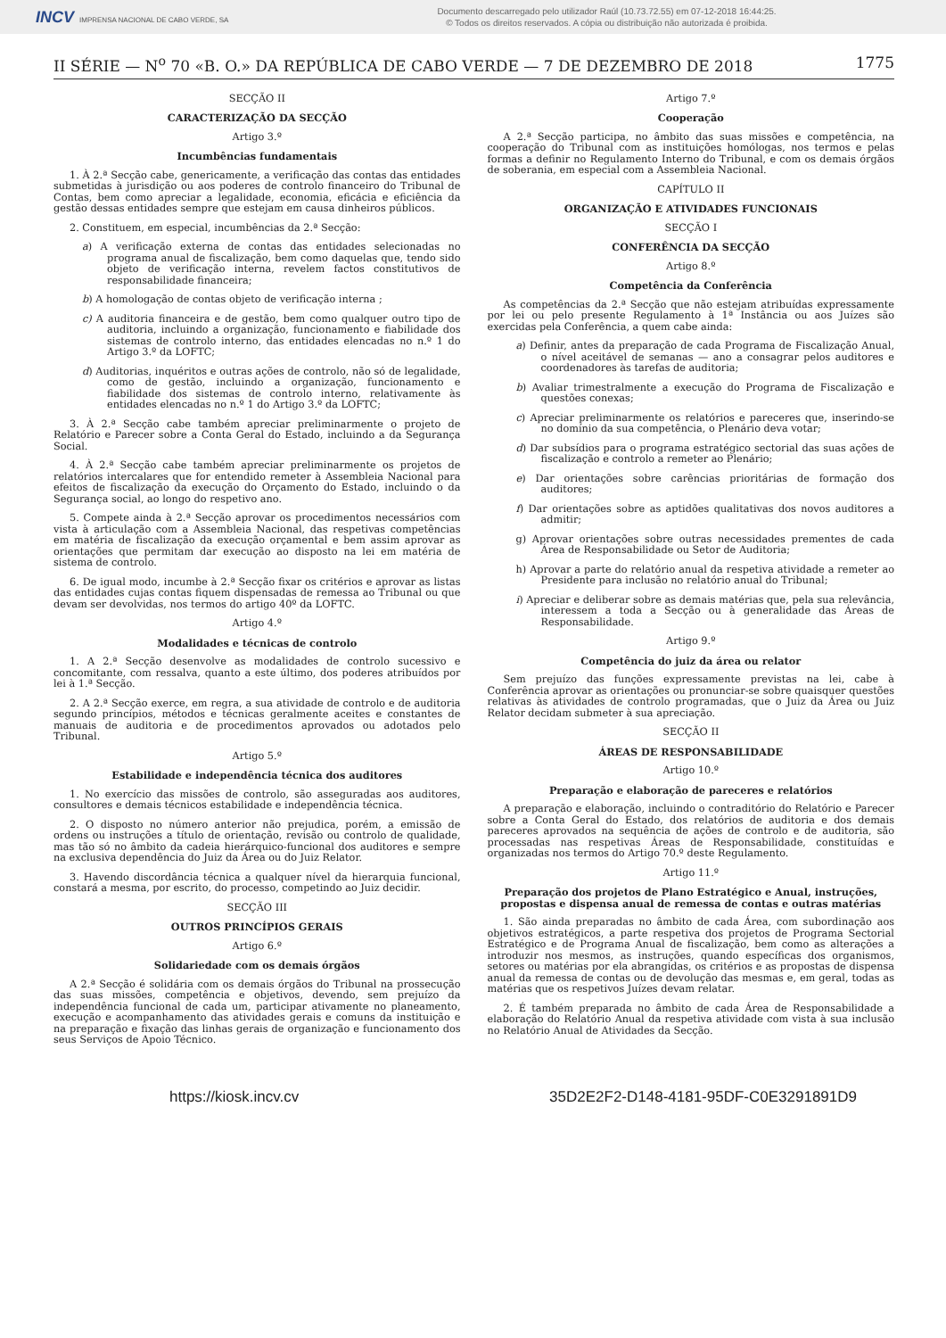INCV IMPRENSA NACIONAL DE CABO VERDE, SA
Documento descarregado pelo utilizador Raúl (10.73.72.55) em 07-12-2018 16:44:25.
© Todos os direitos reservados. A cópia ou distribuição não autorizada é proibida.
II SÉRIE — N<sup>o</sup> 70 «B. O.» DA REPÚBLICA DE CABO VERDE — 7 DE DEZEMBRO DE 2018 1775
SECÇÃO II
CARACTERIZAÇÃO DA SECÇÃO
Artigo 3.º
Incumbências fundamentais
1. À 2.ª Secção cabe, genericamente, a verificação das contas das entidades submetidas à jurisdição ou aos poderes de controlo financeiro do Tribunal de Contas, bem como apreciar a legalidade, economia, eficácia e eficiência da gestão dessas entidades sempre que estejam em causa dinheiros públicos.
2. Constituem, em especial, incumbências da 2.ª Secção:
a) A verificação externa de contas das entidades selecionadas no programa anual de fiscalização, bem como daquelas que, tendo sido objeto de verificação interna, revelem factos constitutivos de responsabilidade financeira;
b) A homologação de contas objeto de verificação interna ;
c) A auditoria financeira e de gestão, bem como qualquer outro tipo de auditoria, incluindo a organização, funcionamento e fiabilidade dos sistemas de controlo interno, das entidades elencadas no n.º 1 do Artigo 3.º da LOFTC;
d) Auditorias, inquéritos e outras ações de controlo, não só de legalidade, como de gestão, incluindo a organização, funcionamento e fiabilidade dos sistemas de controlo interno, relativamente às entidades elencadas no n.º 1 do Artigo 3.º da LOFTC;
3. À 2.ª Secção cabe também apreciar preliminarmente o projeto de Relatório e Parecer sobre a Conta Geral do Estado, incluindo a da Segurança Social.
4. À 2.ª Secção cabe também apreciar preliminarmente os projetos de relatórios intercalares que for entendido remeter à Assembleia Nacional para efeitos de fiscalização da execução do Orçamento do Estado, incluindo o da Segurança social, ao longo do respetivo ano.
5. Compete ainda à 2.ª Secção aprovar os procedimentos necessários com vista à articulação com a Assembleia Nacional, das respetivas competências em matéria de fiscalização da execução orçamental e bem assim aprovar as orientações que permitam dar execução ao disposto na lei em matéria de sistema de controlo.
6. De igual modo, incumbe à 2.ª Secção fixar os critérios e aprovar as listas das entidades cujas contas fiquem dispensadas de remessa ao Tribunal ou que devam ser devolvidas, nos termos do artigo 40º da LOFTC.
Artigo 4.º
Modalidades e técnicas de controlo
1. A 2.ª Secção desenvolve as modalidades de controlo sucessivo e concomitante, com ressalva, quanto a este último, dos poderes atribuídos por lei à 1.ª Secção.
2. A 2.ª Secção exerce, em regra, a sua atividade de controlo e de auditoria segundo princípios, métodos e técnicas geralmente aceites e constantes de manuais de auditoria e de procedimentos aprovados ou adotados pelo Tribunal.
Artigo 5.º
Estabilidade e independência técnica dos auditores
1. No exercício das missões de controlo, são asseguradas aos auditores, consultores e demais técnicos estabilidade e independência técnica.
2. O disposto no número anterior não prejudica, porém, a emissão de ordens ou instruções a título de orientação, revisão ou controlo de qualidade, mas tão só no âmbito da cadeia hierárquico-funcional dos auditores e sempre na exclusiva dependência do Juiz da Área ou do Juiz Relator.
3. Havendo discordância técnica a qualquer nível da hierarquia funcional, constará a mesma, por escrito, do processo, competindo ao Juiz decidir.
SECÇÃO III
OUTROS PRINCÍPIOS GERAIS
Artigo 6.º
Solidariedade com os demais órgãos
A 2.ª Secção é solidária com os demais órgãos do Tribunal na prossecução das suas missões, competência e objetivos, devendo, sem prejuízo da independência funcional de cada um, participar ativamente no planeamento, execução e acompanhamento das atividades gerais e comuns da instituição e na preparação e fixação das linhas gerais de organização e funcionamento dos seus Serviços de Apoio Técnico.
Artigo 7.º
Cooperação
A 2.ª Secção participa, no âmbito das suas missões e competência, na cooperação do Tribunal com as instituições homólogas, nos termos e pelas formas a definir no Regulamento Interno do Tribunal, e com os demais órgãos de soberania, em especial com a Assembleia Nacional.
CAPÍTULO II
ORGANIZAÇÃO E ATIVIDADES FUNCIONAIS
SECÇÃO I
CONFERÊNCIA DA SECÇÃO
Artigo 8.º
Competência da Conferência
As competências da 2.ª Secção que não estejam atribuídas expressamente por lei ou pelo presente Regulamento à 1ª Instância ou aos Juízes são exercidas pela Conferência, a quem cabe ainda:
a) Definir, antes da preparação de cada Programa de Fiscalização Anual, o nível aceitável de semanas — ano a consagrar pelos auditores e coordenadores às tarefas de auditoria;
b) Avaliar trimestralmente a execução do Programa de Fiscalização e questões conexas;
c) Apreciar preliminarmente os relatórios e pareceres que, inserindo-se no domínio da sua competência, o Plenário deva votar;
d) Dar subsídios para o programa estratégico sectorial das suas ações de fiscalização e controlo a remeter ao Plenário;
e) Dar orientações sobre carências prioritárias de formação dos auditores;
f) Dar orientações sobre as aptidões qualitativas dos novos auditores a admitir;
g) Aprovar orientações sobre outras necessidades prementes de cada Área de Responsabilidade ou Setor de Auditoria;
h) Aprovar a parte do relatório anual da respetiva atividade a remeter ao Presidente para inclusão no relatório anual do Tribunal;
i) Apreciar e deliberar sobre as demais matérias que, pela sua relevância, interessem a toda a Secção ou à generalidade das Áreas de Responsabilidade.
Artigo 9.º
Competência do juiz da área ou relator
Sem prejuízo das funções expressamente previstas na lei, cabe à Conferência aprovar as orientações ou pronunciar-se sobre quaisquer questões relativas às atividades de controlo programadas, que o Juiz da Área ou Juiz Relator decidam submeter à sua apreciação.
SECÇÃO II
ÁREAS DE RESPONSABILIDADE
Artigo 10.º
Preparação e elaboração de pareceres e relatórios
A preparação e elaboração, incluindo o contraditório do Relatório e Parecer sobre a Conta Geral do Estado, dos relatórios de auditoria e dos demais pareceres aprovados na sequência de ações de controlo e de auditoria, são processadas nas respetivas Áreas de Responsabilidade, constituídas e organizadas nos termos do Artigo 70.º deste Regulamento.
Artigo 11.º
Preparação dos projetos de Plano Estratégico e Anual, instruções, propostas e dispensa anual de remessa de contas e outras matérias
1. São ainda preparadas no âmbito de cada Área, com subordinação aos objetivos estratégicos, a parte respetiva dos projetos de Programa Sectorial Estratégico e de Programa Anual de fiscalização, bem como as alterações a introduzir nos mesmos, as instruções, quando específicas dos organismos, setores ou matérias por ela abrangidas, os critérios e as propostas de dispensa anual da remessa de contas ou de devolução das mesmas e, em geral, todas as matérias que os respetivos Juízes devam relatar.
2. É também preparada no âmbito de cada Área de Responsabilidade a elaboração do Relatório Anual da respetiva atividade com vista à sua inclusão no Relatório Anual de Atividades da Secção.
https://kiosk.incv.cv 35D2E2F2-D148-4181-95DF-C0E3291891D9